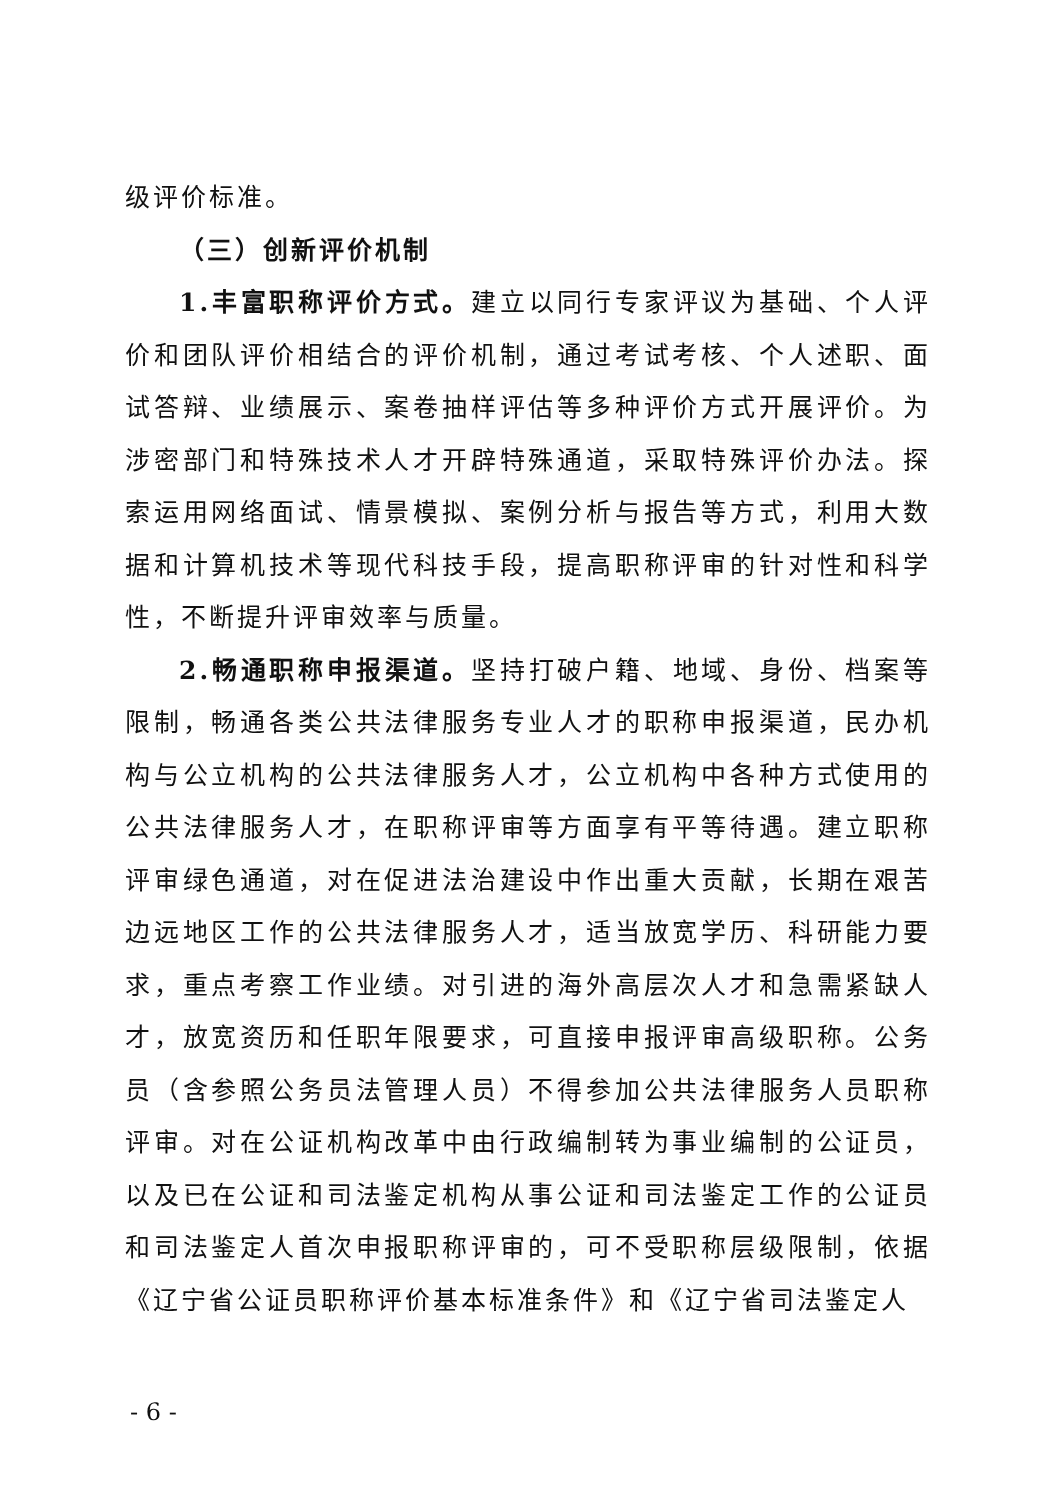级评价标准。
（三）创新评价机制
1.丰富职称评价方式。建立以同行专家评议为基础、个人评价和团队评价相结合的评价机制，通过考试考核、个人述职、面试答辩、业绩展示、案卷抽样评估等多种评价方式开展评价。为涉密部门和特殊技术人才开辟特殊通道，采取特殊评价办法。探索运用网络面试、情景模拟、案例分析与报告等方式，利用大数据和计算机技术等现代科技手段，提高职称评审的针对性和科学性，不断提升评审效率与质量。
2.畅通职称申报渠道。坚持打破户籍、地域、身份、档案等限制，畅通各类公共法律服务专业人才的职称申报渠道，民办机构与公立机构的公共法律服务人才，公立机构中各种方式使用的公共法律服务人才，在职称评审等方面享有平等待遇。建立职称评审绿色通道，对在促进法治建设中作出重大贡献，长期在艰苦边远地区工作的公共法律服务人才，适当放宽学历、科研能力要求，重点考察工作业绩。对引进的海外高层次人才和急需紧缺人才，放宽资历和任职年限要求，可直接申报评审高级职称。公务员（含参照公务员法管理人员）不得参加公共法律服务人员职称评审。对在公证机构改革中由行政编制转为事业编制的公证员，以及已在公证和司法鉴定机构从事公证和司法鉴定工作的公证员和司法鉴定人首次申报职称评审的，可不受职称层级限制，依据《辽宁省公证员职称评价基本标准条件》和《辽宁省司法鉴定人
- 6 -